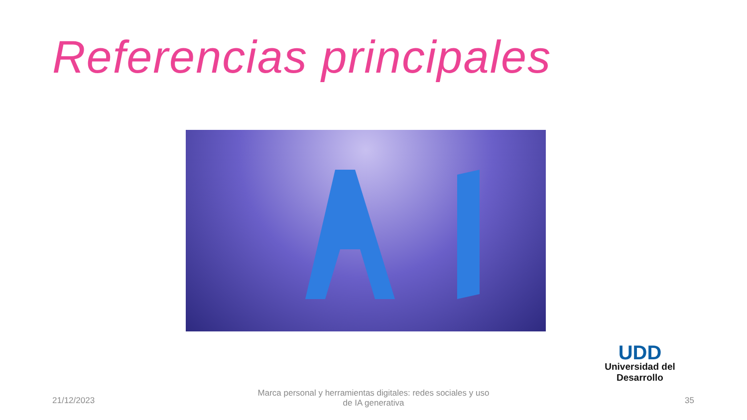Referencias principales
UDD
Universidad del Desarrollo
21/12/2023
Marca personal y herramientas digitales: redes sociales y uso de IA generativa
35